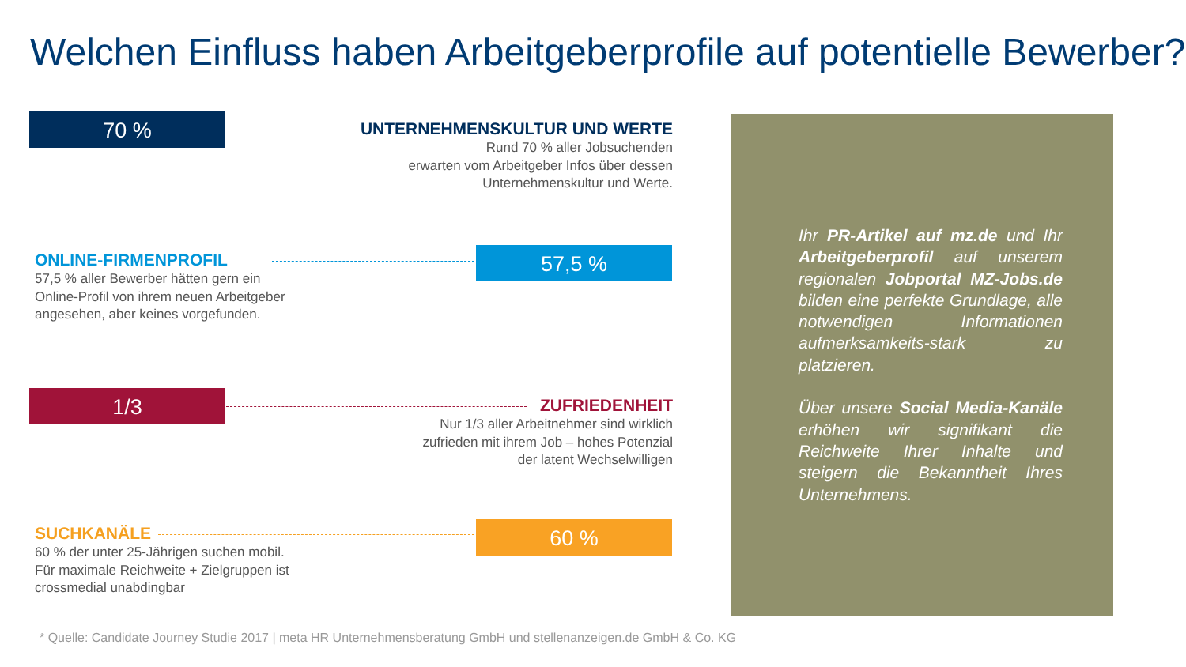Welchen Einfluss haben Arbeitgeberprofile auf potentielle Bewerber?
70 %
UNTERNEHMENSKULTUR UND WERTE
Rund 70 % aller Jobsuchenden
erwarten vom Arbeitgeber Infos über dessen
Unternehmenskultur und Werte.
ONLINE-FIRMENPROFIL
57,5 % aller Bewerber hätten gern ein
Online-Profil von ihrem neuen Arbeitgeber
angesehen, aber keines vorgefunden.
57,5 %
1/3
ZUFRIEDENHEIT
Nur 1/3 aller Arbeitnehmer sind wirklich
zufrieden mit ihrem Job – hohes Potenzial
der latent Wechselwilligen
SUCHKANÄLE
60 % der unter 25-Jährigen suchen mobil.
Für maximale Reichweite + Zielgruppen ist
crossmedial unabdingbar
60 %
Ihr PR-Artikel auf mz.de und Ihr Arbeitgeberprofil auf unserem regionalen Jobportal MZ-Jobs.de bilden eine perfekte Grundlage, alle notwendigen Informationen aufmerksamkeits-stark zu platzieren.
Über unsere Social Media-Kanäle erhöhen wir signifikant die Reichweite Ihrer Inhalte und steigern die Bekanntheit Ihres Unternehmens.
* Quelle: Candidate Journey Studie 2017 | meta HR Unternehmensberatung GmbH und stellenanzeigen.de GmbH & Co. KG